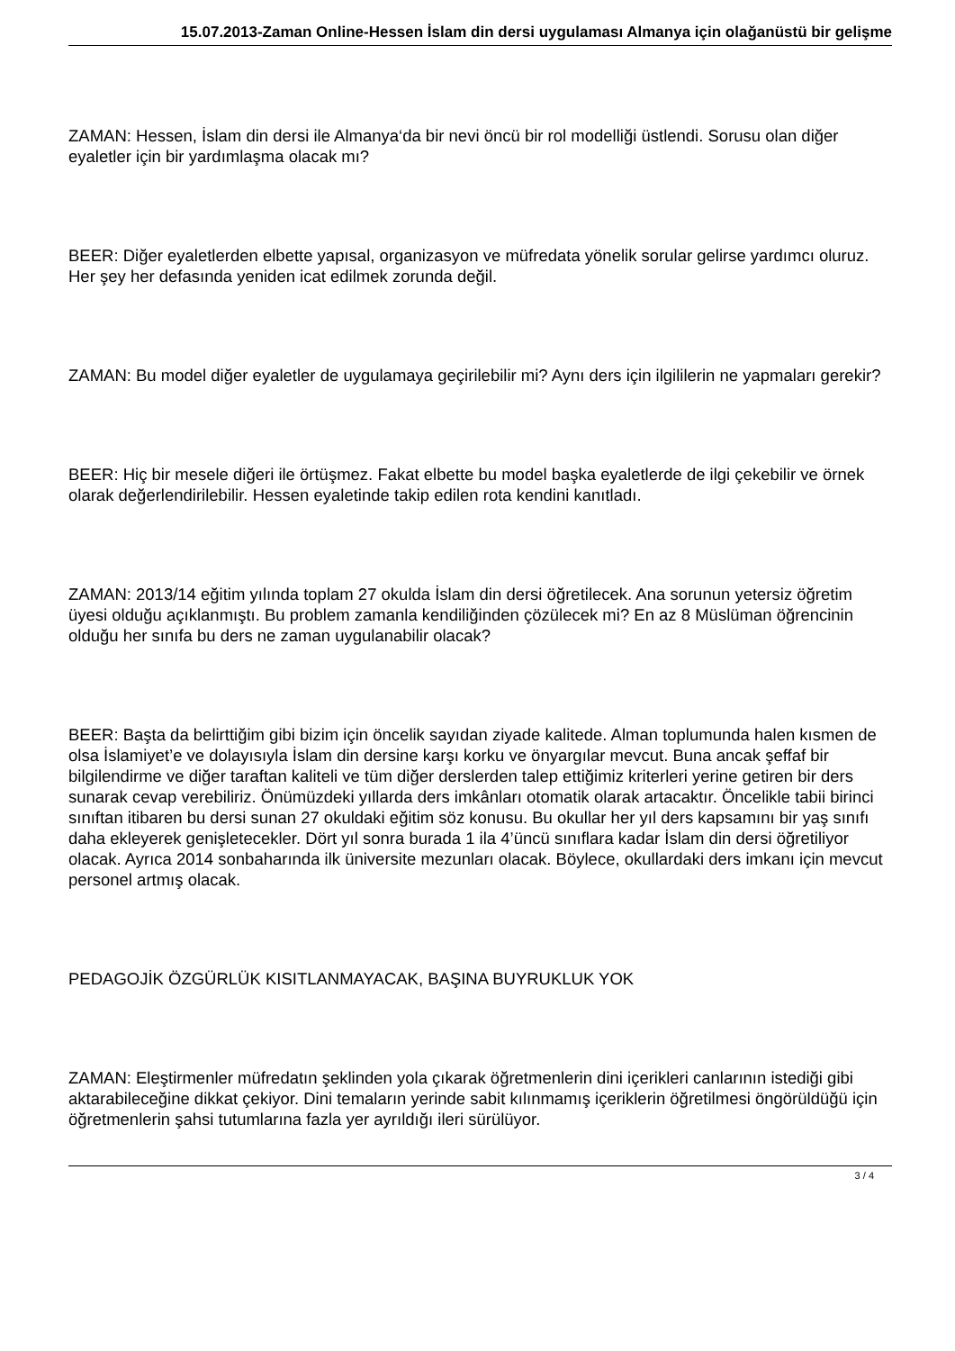15.07.2013-Zaman Online-Hessen İslam din dersi uygulaması Almanya için olağanüstü bir gelişme
ZAMAN: Hessen, İslam din dersi ile Almanya‘da bir nevi öncü bir rol modelliği üstlendi. Sorusu olan diğer eyaletler için bir yardımlaşma olacak mı?
BEER: Diğer eyaletlerden elbette yapısal, organizasyon ve müfredata yönelik sorular gelirse yardımcı oluruz. Her şey her defasında yeniden icat edilmek zorunda değil.
ZAMAN: Bu model diğer eyaletler de uygulamaya geçirilebilir mi? Aynı ders için ilgililerin ne yapmaları gerekir?
BEER: Hiç bir mesele diğeri ile örtüşmez. Fakat elbette bu model başka eyaletlerde de ilgi çekebilir ve örnek olarak değerlendirilebilir. Hessen eyaletinde takip edilen rota kendini kanıtladı.
ZAMAN: 2013/14 eğitim yılında toplam 27 okulda İslam din dersi öğretilecek. Ana sorunun yetersiz öğretim üyesi olduğu açıklanmıştı. Bu problem zamanla kendiliğinden çözülecek mi? En az 8 Müslüman öğrencinin olduğu her sınıfa bu ders ne zaman uygulanabilir olacak?
BEER: Başta da belirttiğim gibi bizim için öncelik sayıdan ziyade kalitede. Alman toplumunda halen kısmen de olsa İslamiyet’e ve dolayısıyla İslam din dersine karşı korku ve önyargılar mevcut. Buna ancak şeffaf bir bilgilendirme ve diğer taraftan kaliteli ve tüm diğer derslerden talep ettiğimiz kriterleri yerine getiren bir ders sunarak cevap verebiliriz. Önümüzdeki yıllarda ders imkânları otomatik olarak artacaktır. Öncelikle tabii birinci sınıftan itibaren bu dersi sunan 27 okuldaki eğitim söz konusu. Bu okullar her yıl ders kapsamını bir yaş sınıfı daha ekleyerek genişletecekler. Dört yıl sonra burada 1 ila 4’üncü sınıflara kadar İslam din dersi öğretiliyor olacak. Ayrıca 2014 sonbaharında ilk üniversite mezunları olacak. Böylece, okullardaki ders imkanı için mevcut personel artmış olacak.
PEDAGOJİK ÖZGÜRLÜK KISITLANMAYACAK, BAŞINA BUYRUKLUK YOK
ZAMAN: Eleştirmenler müfredatın şeklinden yola çıkarak öğretmenlerin dini içerikleri canlarının istediği gibi aktarabileceğine dikkat çekiyor. Dini temaların yerinde sabit kılınmamış içeriklerin öğretilmesi öngörüldüğü için öğretmenlerin şahsi tutumlarına fazla yer ayrıldığı ileri sürülüyor.
3 / 4